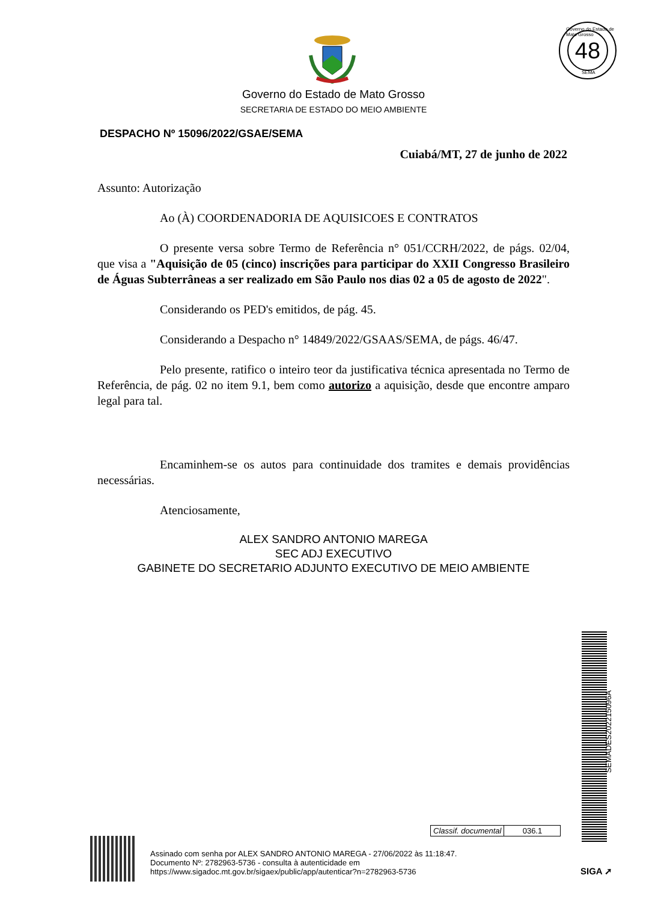Governo do Estado de Mato Grosso
48
SEMA
Governo do Estado de Mato Grosso
SECRETARIA DE ESTADO DO MEIO AMBIENTE
DESPACHO Nº 15096/2022/GSAE/SEMA
Cuiabá/MT, 27 de junho de 2022
Assunto: Autorização
Ao (À) COORDENADORIA DE AQUISICOES E CONTRATOS
O presente versa sobre Termo de Referência n° 051/CCRH/2022, de págs. 02/04, que visa a "Aquisição de 05 (cinco) inscrições para participar do XXII Congresso Brasileiro de Águas Subterrâneas a ser realizado em São Paulo nos dias 02 a 05 de agosto de 2022".
Considerando os PED's emitidos, de pág. 45.
Considerando a Despacho n° 14849/2022/GSAAS/SEMA, de págs. 46/47.
Pelo presente, ratifico o inteiro teor da justificativa técnica apresentada no Termo de Referência, de pág. 02 no item 9.1, bem como autorizo a aquisição, desde que encontre amparo legal para tal.
Encaminhem-se os autos para continuidade dos tramites e demais providências necessárias.
Atenciosamente,
ALEX SANDRO ANTONIO MAREGA
SEC ADJ EXECUTIVO
GABINETE DO SECRETARIO ADJUNTO EXECUTIVO DE MEIO AMBIENTE
SEMADES202215096A
| Classif. documental | 036.1 |
Assinado com senha por ALEX SANDRO ANTONIO MAREGA - 27/06/2022 às 11:18:47.
Documento Nº: 2782963-5736 - consulta à autenticidade em
https://www.sigadoc.mt.gov.br/sigaex/public/app/autenticar?n=2782963-5736
SIGA ➚